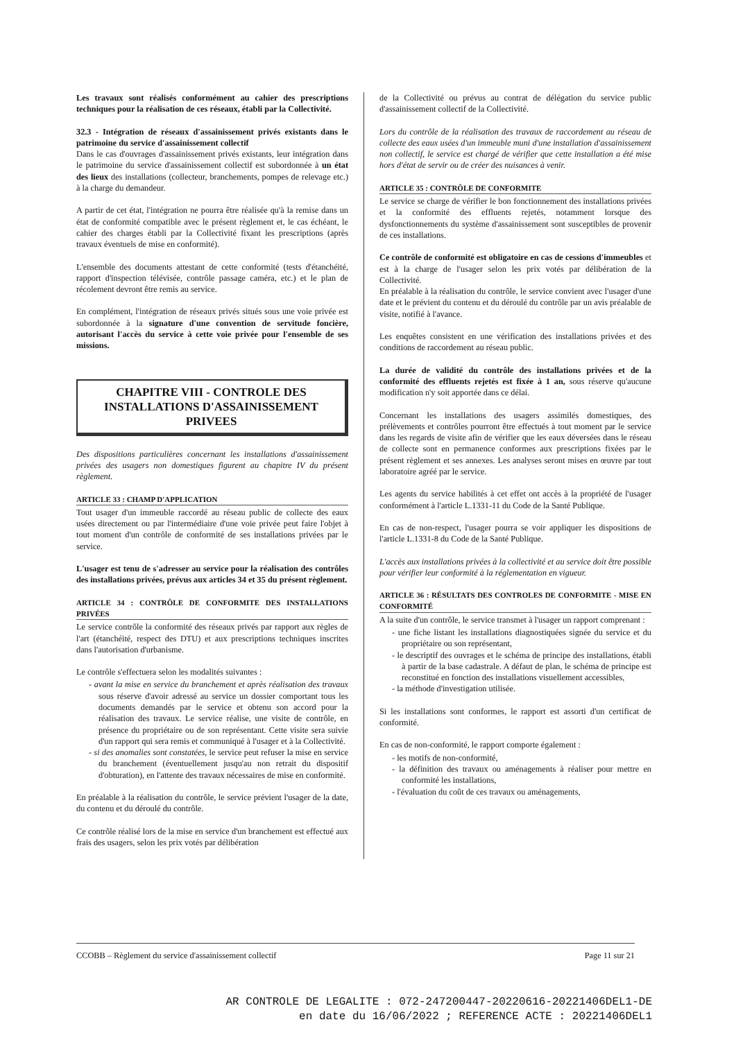Les travaux sont réalisés conformément au cahier des prescriptions techniques pour la réalisation de ces réseaux, établi par la Collectivité.
32.3 - Intégration de réseaux d'assainissement privés existants dans le patrimoine du service d'assainissement collectif
Dans le cas d'ouvrages d'assainissement privés existants, leur intégration dans le patrimoine du service d'assainissement collectif est subordonnée à un état des lieux des installations (collecteur, branchements, pompes de relevage etc.) à la charge du demandeur.
A partir de cet état, l'intégration ne pourra être réalisée qu'à la remise dans un état de conformité compatible avec le présent règlement et, le cas échéant, le cahier des charges établi par la Collectivité fixant les prescriptions (après travaux éventuels de mise en conformité).
L'ensemble des documents attestant de cette conformité (tests d'étanchéité, rapport d'inspection télévisée, contrôle passage caméra, etc.) et le plan de récolement devront être remis au service.
En complément, l'intégration de réseaux privés situés sous une voie privée est subordonnée à la signature d'une convention de servitude foncière, autorisant l'accès du service à cette voie privée pour l'ensemble de ses missions.
CHAPITRE VIII - CONTROLE DES INSTALLATIONS D'ASSAINISSEMENT PRIVEES
Des dispositions particulières concernant les installations d'assainissement privées des usagers non domestiques figurent au chapitre IV du présent règlement.
ARTICLE 33 : CHAMP D'APPLICATION
Tout usager d'un immeuble raccordé au réseau public de collecte des eaux usées directement ou par l'intermédiaire d'une voie privée peut faire l'objet à tout moment d'un contrôle de conformité de ses installations privées par le service.
L'usager est tenu de s'adresser au service pour la réalisation des contrôles des installations privées, prévus aux articles 34 et 35 du présent règlement.
ARTICLE 34 : CONTRÔLE DE CONFORMITE DES INSTALLATIONS PRIVÉES
Le service contrôle la conformité des réseaux privés par rapport aux règles de l'art (étanchéité, respect des DTU) et aux prescriptions techniques inscrites dans l'autorisation d'urbanisme.
Le contrôle s'effectuera selon les modalités suivantes :
- avant la mise en service du branchement et après réalisation des travaux sous réserve d'avoir adressé au service un dossier comportant tous les documents demandés par le service et obtenu son accord pour la réalisation des travaux. Le service réalise, une visite de contrôle, en présence du propriétaire ou de son représentant. Cette visite sera suivie d'un rapport qui sera remis et communiqué à l'usager et à la Collectivité.
- si des anomalies sont constatées, le service peut refuser la mise en service du branchement (éventuellement jusqu'au non retrait du dispositif d'obturation), en l'attente des travaux nécessaires de mise en conformité.
En préalable à la réalisation du contrôle, le service prévient l'usager de la date, du contenu et du déroulé du contrôle.
Ce contrôle réalisé lors de la mise en service d'un branchement est effectué aux frais des usagers, selon les prix votés par délibération
de la Collectivité ou prévus au contrat de délégation du service public d'assainissement collectif de la Collectivité.
Lors du contrôle de la réalisation des travaux de raccordement au réseau de collecte des eaux usées d'un immeuble muni d'une installation d'assainissement non collectif, le service est chargé de vérifier que cette installation a été mise hors d'état de servir ou de créer des nuisances à venir.
ARTICLE 35 : CONTRÔLE DE CONFORMITE
Le service se charge de vérifier le bon fonctionnement des installations privées et la conformité des effluents rejetés, notamment lorsque des dysfonctionnements du système d'assainissement sont susceptibles de provenir de ces installations.
Ce contrôle de conformité est obligatoire en cas de cessions d'immeubles et est à la charge de l'usager selon les prix votés par délibération de la Collectivité.
En préalable à la réalisation du contrôle, le service convient avec l'usager d'une date et le prévient du contenu et du déroulé du contrôle par un avis préalable de visite, notifié à l'avance.
Les enquêtes consistent en une vérification des installations privées et des conditions de raccordement au réseau public.
La durée de validité du contrôle des installations privées et de la conformité des effluents rejetés est fixée à 1 an, sous réserve qu'aucune modification n'y soit apportée dans ce délai.
Concernant les installations des usagers assimilés domestiques, des prélèvements et contrôles pourront être effectués à tout moment par le service dans les regards de visite afin de vérifier que les eaux déversées dans le réseau de collecte sont en permanence conformes aux prescriptions fixées par le présent règlement et ses annexes. Les analyses seront mises en œuvre par tout laboratoire agréé par le service.
Les agents du service habilités à cet effet ont accès à la propriété de l'usager conformément à l'article L.1331-11 du Code de la Santé Publique.
En cas de non-respect, l'usager pourra se voir appliquer les dispositions de l'article L.1331-8 du Code de la Santé Publique.
L'accès aux installations privées à la collectivité et au service doit être possible pour vérifier leur conformité à la réglementation en vigueur.
ARTICLE 36 : RÉSULTATS DES CONTROLES DE CONFORMITE - MISE EN CONFORMITÉ
A la suite d'un contrôle, le service transmet à l'usager un rapport comprenant :
- une fiche listant les installations diagnostiquées signée du service et du propriétaire ou son représentant,
- le descriptif des ouvrages et le schéma de principe des installations, établi à partir de la base cadastrale. A défaut de plan, le schéma de principe est reconstitué en fonction des installations visuellement accessibles,
- la méthode d'investigation utilisée.
Si les installations sont conformes, le rapport est assorti d'un certificat de conformité.
En cas de non-conformité, le rapport comporte également :
- les motifs de non-conformité,
- la définition des travaux ou aménagements à réaliser pour mettre en conformité les installations,
- l'évaluation du coût de ces travaux ou aménagements,
CCOBB – Règlement du service d'assainissement collectif Page 11 sur 21
AR CONTROLE DE LEGALITE : 072-247200447-20220616-20221406DEL1-DE
en date du 16/06/2022 ; REFERENCE ACTE : 20221406DEL1